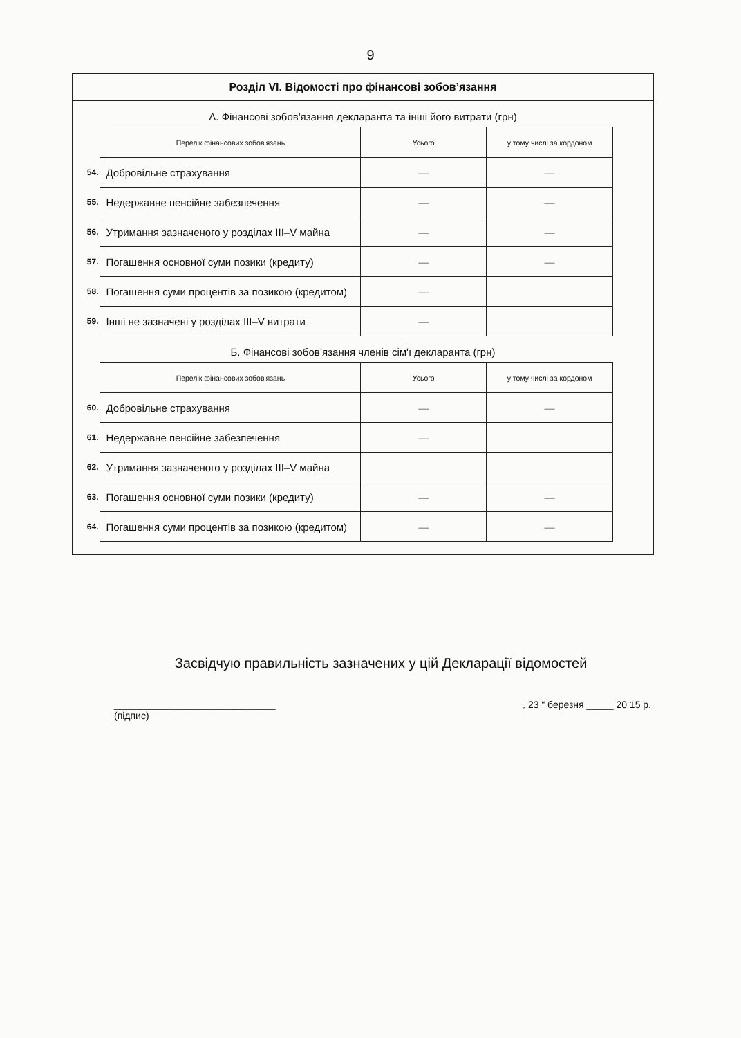9
Розділ VI. Відомості про фінансові зобов’язання
А. Фінансові зобов'язання декларанта та інші його витрати (грн)
| | Перелік фінансових зобов'язань | Усього | у тому числі за кордоном |
| 54. | Добровільне страхування | — | — |
| 55. | Недержавне пенсійне забезпечення | — | — |
| 56. | Утримання зазначеного у розділах III–V майна | — | — |
| 57. | Погашення основної суми позики (кредиту) | — | — |
| 58. | Погашення суми процентів за позикою (кредитом) | — | |
| 59. | Інші не зазначені у розділах III–V витрати | — | |
Б. Фінансові зобов’язання членів сім'ї декларанта (грн)
| | Перелік фінансових зобов'язань | Усього | у тому числі за кордоном |
| 60. | Добровільне страхування | — | — |
| 61. | Недержавне пенсійне забезпечення | — | |
| 62. | Утримання зазначеного у розділах III–V майна | | |
| 63. | Погашення основної суми позики (кредиту) | — | — |
| 64. | Погашення суми процентів за позикою (кредитом) | — | — |
Засвідчую правильність зазначених у цій Декларації відомостей
______________________________
(підпис) „ 23 “ березня _____ 20 15 р.